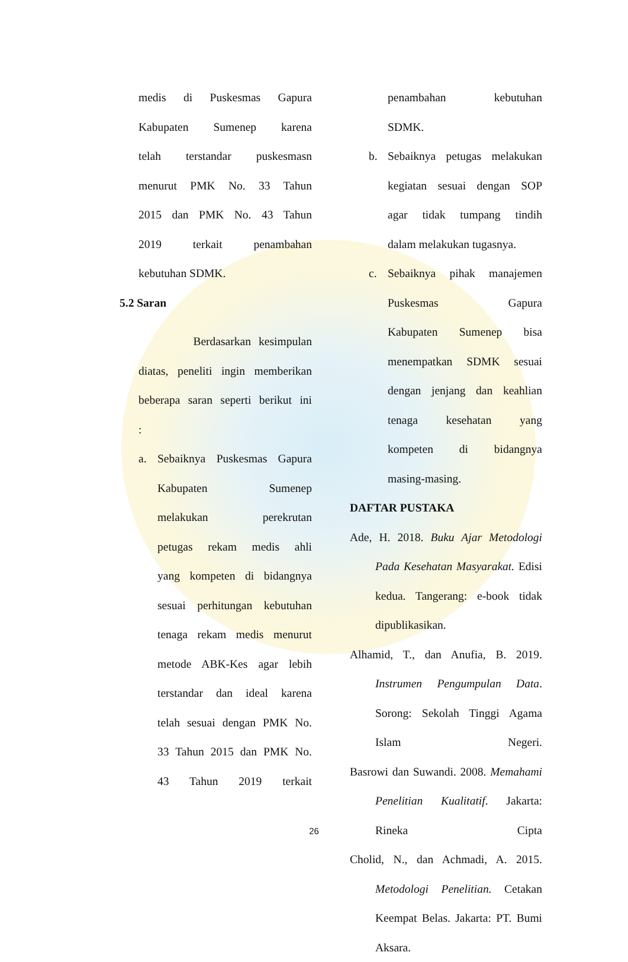medis di Puskesmas Gapura
Kabupaten Sumenep karena
telah terstandar puskesmasn
menurut PMK No. 33 Tahun
2015 dan PMK No. 43 Tahun
2019 terkait penambahan
kebutuhan SDMK.
5.2 Saran
Berdasarkan kesimpulan
diatas, peneliti ingin memberikan
beberapa saran seperti berikut ini
:
a. Sebaiknya Puskesmas Gapura
Kabupaten Sumenep
melakukan perekrutan
petugas rekam medis ahli
yang kompeten di bidangnya
sesuai perhitungan kebutuhan
tenaga rekam medis menurut
metode ABK-Kes agar lebih
terstandar dan ideal karena
telah sesuai dengan PMK No.
33 Tahun 2015 dan PMK No.
43 Tahun 2019 terkait
penambahan kebutuhan
SDMK.
b. Sebaiknya petugas melakukan
kegiatan sesuai dengan SOP
agar tidak tumpang tindih
dalam melakukan tugasnya.
c. Sebaiknya pihak manajemen
Puskesmas Gapura
Kabupaten Sumenep bisa
menempatkan SDMK sesuai
dengan jenjang dan keahlian
tenaga kesehatan yang
kompeten di bidangnya
masing-masing.
DAFTAR PUSTAKA
Ade, H. 2018. Buku Ajar Metodologi Pada Kesehatan Masyarakat. Edisi kedua. Tangerang: e-book tidak dipublikasikan.
Alhamid, T., dan Anufia, B. 2019. Instrumen Pengumpulan Data. Sorong: Sekolah Tinggi Agama Islam Negeri.
Basrowi dan Suwandi. 2008. Memahami Penelitian Kualitatif. Jakarta: Rineka Cipta
Cholid, N., dan Achmadi, A. 2015. Metodologi Penelitian. Cetakan Keempat Belas. Jakarta: PT. Bumi Aksara.
26